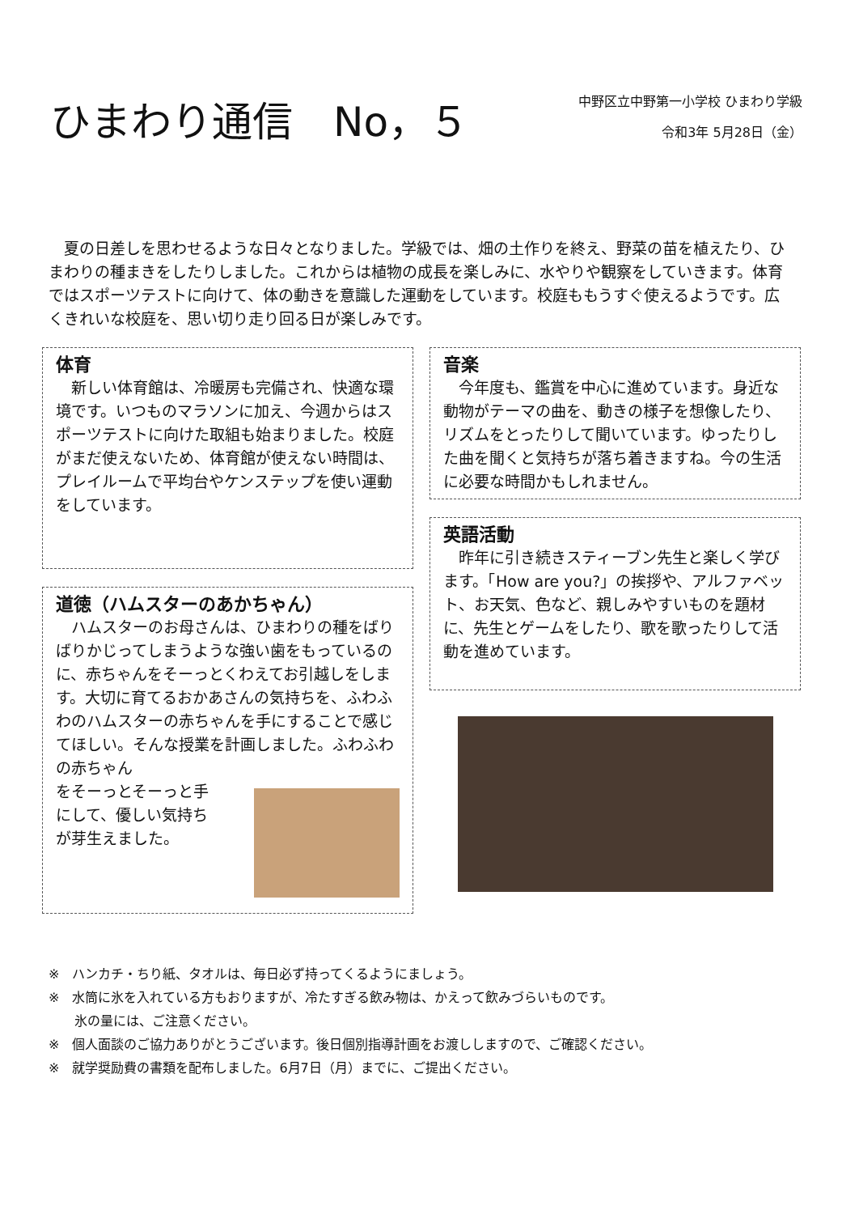ひまわり通信　No，５
中野区立中野第一小学校 ひまわり学級
令和3年 5月28日（金）
　夏の日差しを思わせるような日々となりました。学級では、畑の土作りを終え、野菜の苗を植えたり、ひまわりの種まきをしたりしました。これからは植物の成長を楽しみに、水やりや観察をしていきます。体育ではスポーツテストに向けて、体の動きを意識した運動をしています。校庭ももうすぐ使えるようです。広くきれいな校庭を、思い切り走り回る日が楽しみです。
体育
　新しい体育館は、冷暖房も完備され、快適な環境です。いつものマラソンに加え、今週からはスポーツテストに向けた取組も始まりました。校庭がまだ使えないため、体育館が使えない時間は、プレイルームで平均台やケンステップを使い運動をしています。
道徳（ハムスターのあかちゃん）
　ハムスターのお母さんは、ひまわりの種をばりばりかじってしまうような強い歯をもっているのに、赤ちゃんをそーっとくわえてお引越しをします。大切に育てるおかあさんの気持ちを、ふわふわのハムスターの赤ちゃんを手にすることで感じてほしい。そんな授業を計画しました。ふわふわの赤ちゃん
をそーっとそーっと手
にして、優しい気持ち
が芽生えました。
音楽
　今年度も、鑑賞を中心に進めています。身近な動物がテーマの曲を、動きの様子を想像したり、リズムをとったりして聞いています。ゆったりした曲を聞くと気持ちが落ち着きますね。今の生活に必要な時間かもしれません。
英語活動
　昨年に引き続きスティーブン先生と楽しく学びます。「How are you?」の挨拶や、アルファベット、お天気、色など、親しみやすいものを題材に、先生とゲームをしたり、歌を歌ったりして活動を進めています。
※　ハンカチ・ちり紙、タオルは、毎日必ず持ってくるようにましょう。
※　水筒に氷を入れている方もおりますが、冷たすぎる飲み物は、かえって飲みづらいものです。
　　氷の量には、ご注意ください。
※　個人面談のご協力ありがとうございます。後日個別指導計画をお渡ししますので、ご確認ください。
※　就学奨励費の書類を配布しました。6月7日（月）までに、ご提出ください。